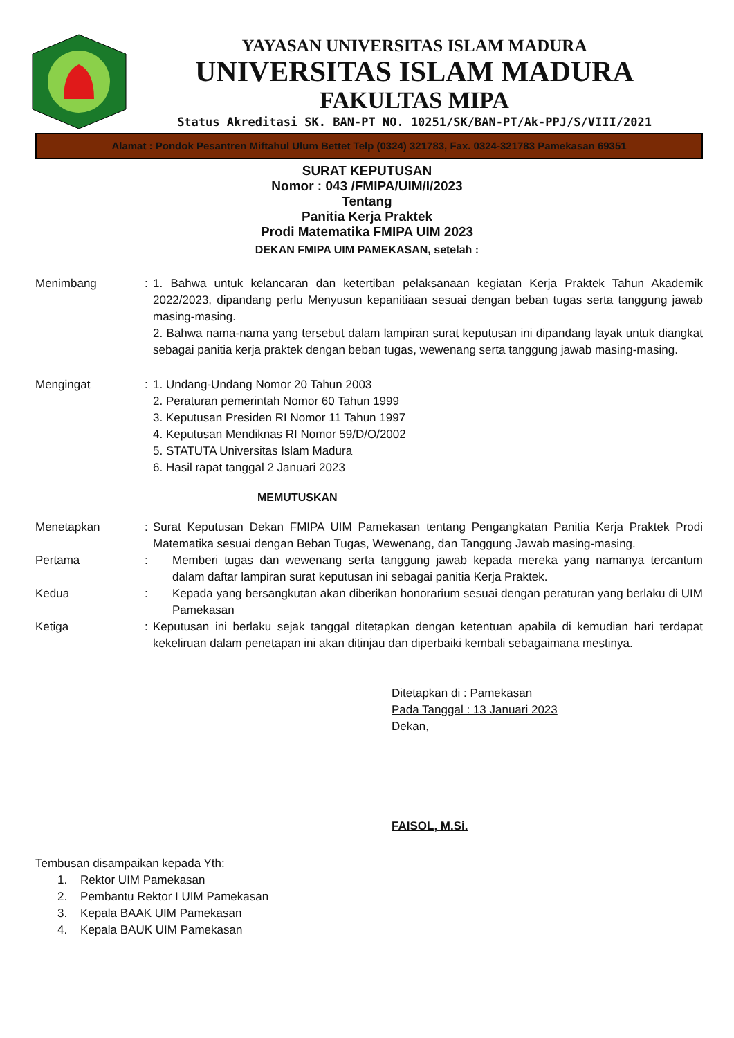YAYASAN UNIVERSITAS ISLAM MADURA
UNIVERSITAS ISLAM MADURA
FAKULTAS MIPA
Status Akreditasi SK. BAN-PT NO. 10251/SK/BAN-PT/Ak-PPJ/S/VIII/2021
Alamat : Pondok Pesantren Miftahul Ulum Bettet Telp (0324) 321783, Fax. 0324-321783 Pamekasan 69351
SURAT KEPUTUSAN
Nomor : 043 /FMIPA/UIM/I/2023
Tentang
Panitia Kerja Praktek
Prodi Matematika FMIPA UIM 2023
DEKAN FMIPA UIM PAMEKASAN, setelah :
Menimbang : 1. Bahwa untuk kelancaran dan ketertiban pelaksanaan kegiatan Kerja Praktek Tahun Akademik 2022/2023, dipandang perlu Menyusun kepanitiaan sesuai dengan beban tugas serta tanggung jawab masing-masing.
2. Bahwa nama-nama yang tersebut dalam lampiran surat keputusan ini dipandang layak untuk diangkat sebagai panitia kerja praktek dengan beban tugas, wewenang serta tanggung jawab masing-masing.
Mengingat : 1. Undang-Undang Nomor 20 Tahun 2003
2. Peraturan pemerintah Nomor 60 Tahun 1999
3. Keputusan Presiden RI Nomor 11 Tahun 1997
4. Keputusan Mendiknas RI Nomor 59/D/O/2002
5. STATUTA Universitas Islam Madura
6. Hasil rapat tanggal 2 Januari 2023
MEMUTUSKAN
Menetapkan : Surat Keputusan Dekan FMIPA UIM Pamekasan tentang Pengangkatan Panitia Kerja Praktek Prodi Matematika sesuai dengan Beban Tugas, Wewenang, dan Tanggung Jawab masing-masing.
Pertama : Memberi tugas dan wewenang serta tanggung jawab kepada mereka yang namanya tercantum dalam daftar lampiran surat keputusan ini sebagai panitia Kerja Praktek.
Kedua : Kepada yang bersangkutan akan diberikan honorarium sesuai dengan peraturan yang berlaku di UIM Pamekasan
Ketiga : Keputusan ini berlaku sejak tanggal ditetapkan dengan ketentuan apabila di kemudian hari terdapat kekeliruan dalam penetapan ini akan ditinjau dan diperbaiki kembali sebagaimana mestinya.
Ditetapkan di : Pamekasan
Pada Tanggal : 13 Januari 2023
Dekan,
FAISOL, M.Si.
Tembusan disampaikan kepada Yth:
1. Rektor UIM Pamekasan
2. Pembantu Rektor I UIM Pamekasan
3. Kepala BAAK UIM Pamekasan
4. Kepala BAUK UIM Pamekasan